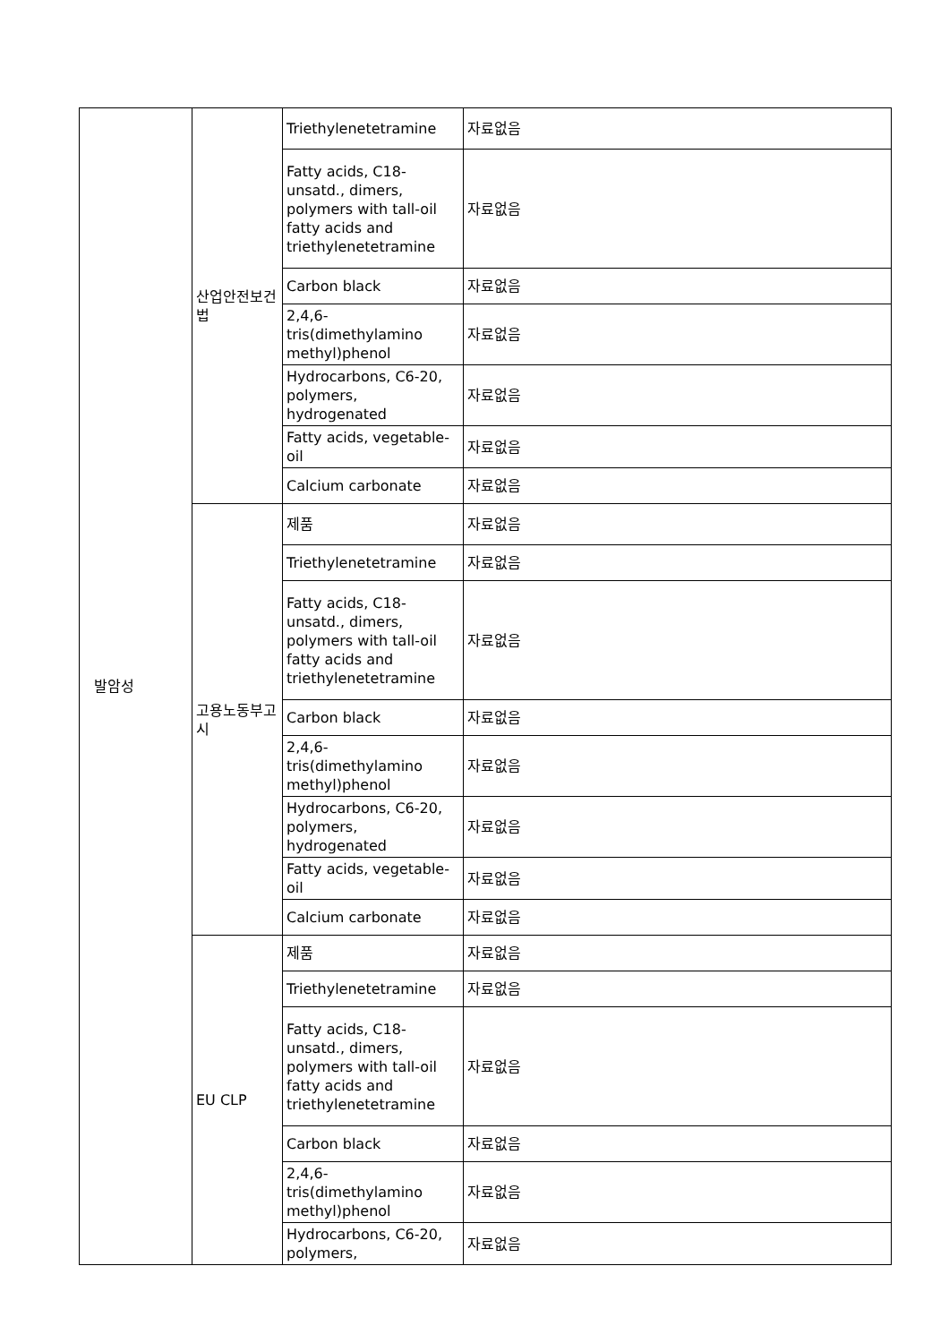| 발암성 | 산업안전보건법 | Triethylenetetramine | 자료없음 |
| | | Fatty acids, C18-unsatd., dimers, polymers with tall-oil fatty acids and triethylenetetramine | 자료없음 |
| | | Carbon black | 자료없음 |
| | | 2,4,6-tris(dimethylamino methyl)phenol | 자료없음 |
| | | Hydrocarbons, C6-20, polymers, hydrogenated | 자료없음 |
| | | Fatty acids, vegetable-oil | 자료없음 |
| | | Calcium carbonate | 자료없음 |
| | 고용노동부고시 | 제품 | 자료없음 |
| | | Triethylenetetramine | 자료없음 |
| | | Fatty acids, C18-unsatd., dimers, polymers with tall-oil fatty acids and triethylenetetramine | 자료없음 |
| | | Carbon black | 자료없음 |
| | | 2,4,6-tris(dimethylamino methyl)phenol | 자료없음 |
| | | Hydrocarbons, C6-20, polymers, hydrogenated | 자료없음 |
| | | Fatty acids, vegetable-oil | 자료없음 |
| | | Calcium carbonate | 자료없음 |
| | EU CLP | 제품 | 자료없음 |
| | | Triethylenetetramine | 자료없음 |
| | | Fatty acids, C18-unsatd., dimers, polymers with tall-oil fatty acids and triethylenetetramine | 자료없음 |
| | | Carbon black | 자료없음 |
| | | 2,4,6-tris(dimethylamino methyl)phenol | 자료없음 |
| | | Hydrocarbons, C6-20, polymers, | 자료없음 |